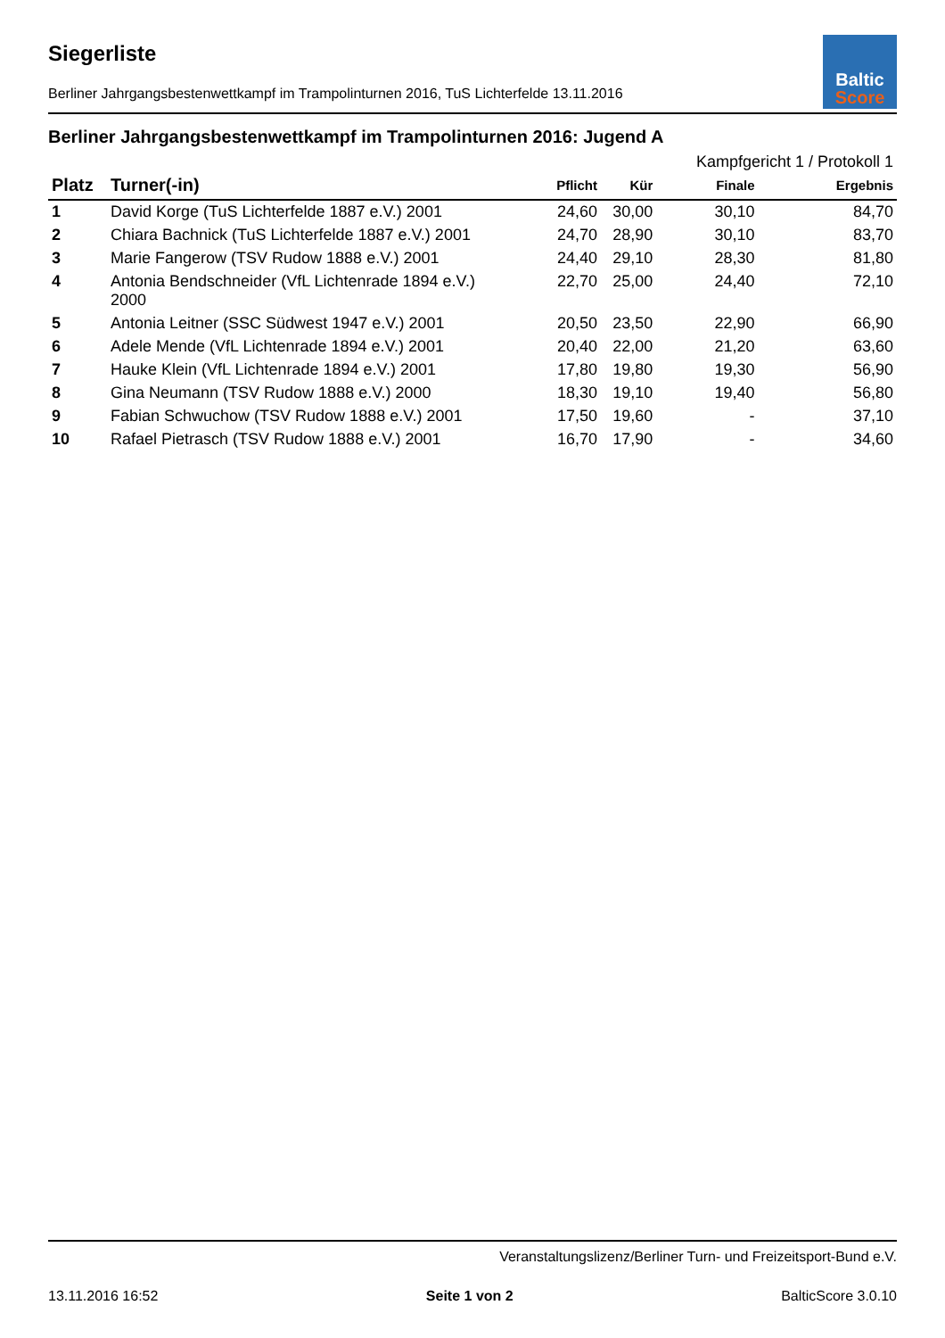Baltic
Score
Siegerliste
Berliner Jahrgangsbestenwettkampf im Trampolinturnen 2016, TuS Lichterfelde 13.11.2016
Berliner Jahrgangsbestenwettkampf im Trampolinturnen 2016: Jugend A
| | | | | Kampfgericht 1 / Protokoll 1 | |
| --- | --- | --- | --- | --- | --- |
| Platz | Turner(-in) | Pflicht | Kür | Finale | Ergebnis |
| 1 | David Korge (TuS Lichterfelde 1887 e.V.) 2001 | 24,60 | 30,00 | 30,10 | 84,70 |
| 2 | Chiara Bachnick (TuS Lichterfelde 1887 e.V.) 2001 | 24,70 | 28,90 | 30,10 | 83,70 |
| 3 | Marie Fangerow (TSV Rudow 1888 e.V.) 2001 | 24,40 | 29,10 | 28,30 | 81,80 |
| 4 | Antonia Bendschneider (VfL Lichtenrade 1894 e.V.) 2000 | 22,70 | 25,00 | 24,40 | 72,10 |
| 5 | Antonia Leitner (SSC Südwest 1947 e.V.) 2001 | 20,50 | 23,50 | 22,90 | 66,90 |
| 6 | Adele Mende (VfL Lichtenrade 1894 e.V.) 2001 | 20,40 | 22,00 | 21,20 | 63,60 |
| 7 | Hauke Klein (VfL Lichtenrade 1894 e.V.) 2001 | 17,80 | 19,80 | 19,30 | 56,90 |
| 8 | Gina Neumann (TSV Rudow 1888 e.V.) 2000 | 18,30 | 19,10 | 19,40 | 56,80 |
| 9 | Fabian Schwuchow (TSV Rudow 1888 e.V.) 2001 | 17,50 | 19,60 | - | 37,10 |
| 10 | Rafael Pietrasch (TSV Rudow 1888 e.V.) 2001 | 16,70 | 17,90 | - | 34,60 |
Veranstaltungslizenz/Berliner Turn- und Freizeitsport-Bund e.V.
13.11.2016 16:52 Seite 1 von 2 BalticScore 3.0.10